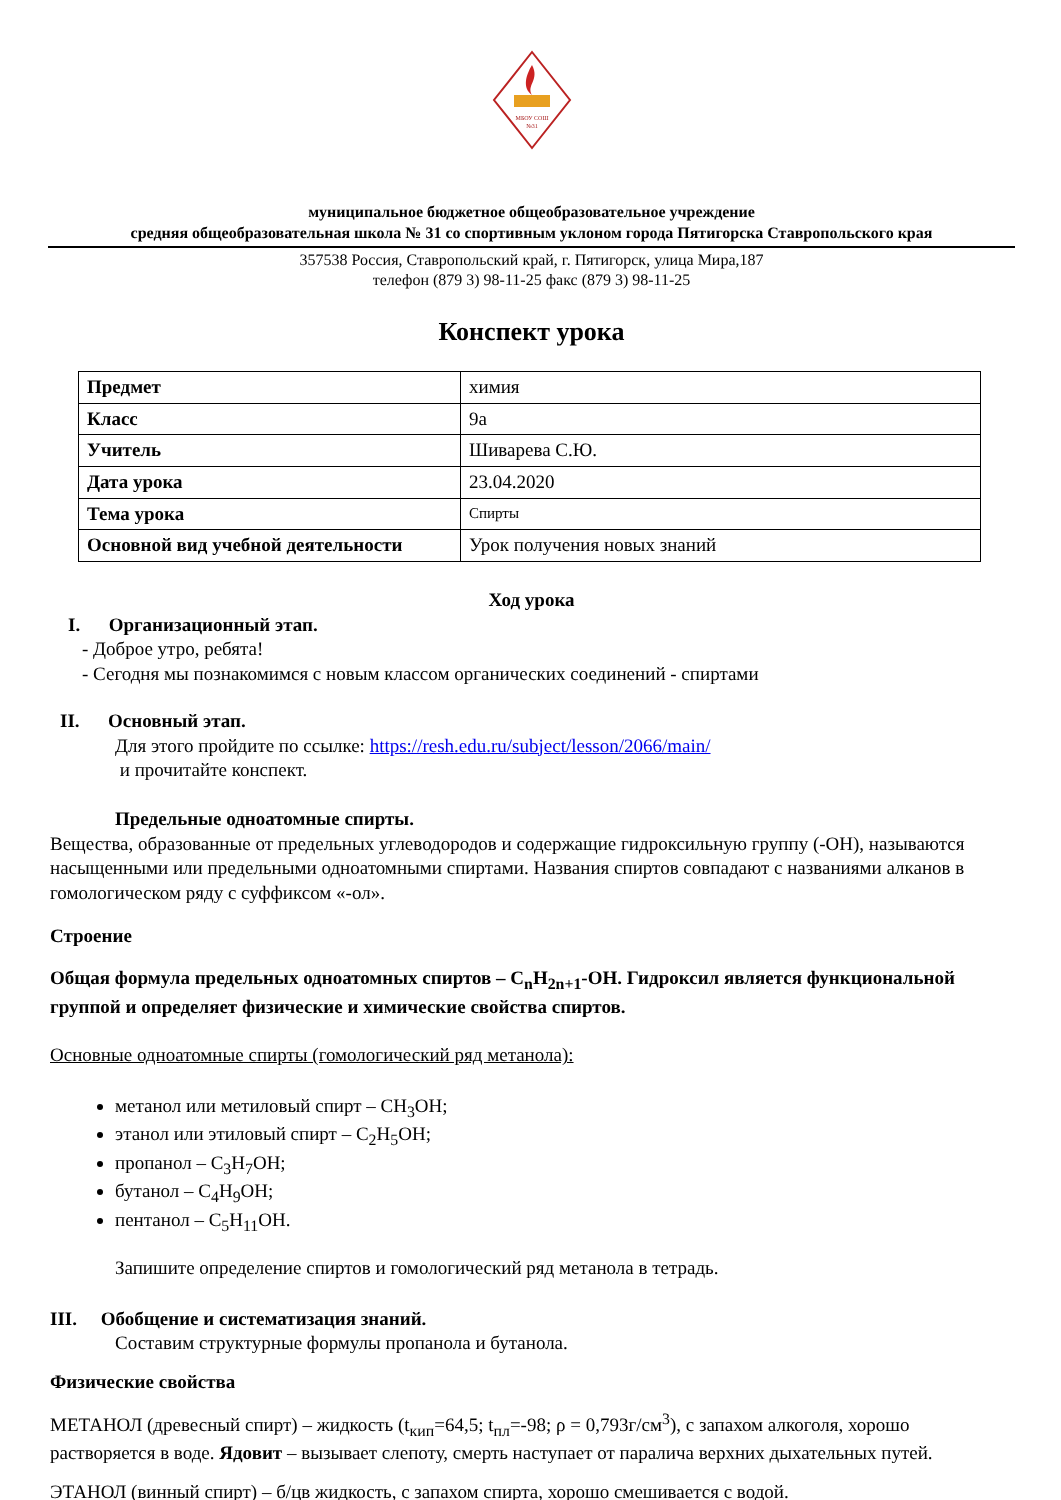МБОУ СОШ
№31
муниципальное бюджетное общеобразовательное учреждение
средняя общеобразовательная школа № 31 со спортивным уклоном города Пятигорска Ставропольского края
357538 Россия, Ставропольский край, г. Пятигорск, улица Мира,187
телефон (879 3) 98-11-25 факс (879 3) 98-11-25
Конспект урока
| Предмет | химия |
| Класс | 9а |
| Учитель | Шиварева С.Ю. |
| Дата урока | 23.04.2020 |
| Тема урока | Спирты |
| Основной вид учебной деятельности | Урок получения новых знаний |
Ход урока
I. Организационный этап.
- Доброе утро, ребята!
- Сегодня мы познакомимся с новым классом органических соединений - спиртами
II. Основный этап.
Для этого пройдите по ссылке: https://resh.edu.ru/subject/lesson/2066/main/
и прочитайте конспект.
Предельные одноатомные спирты.
Вещества, образованные от предельных углеводородов и содержащие гидроксильную группу (-OH), называются насыщенными или предельными одноатомными спиртами. Названия спиртов совпадают с названиями алканов в гомологическом ряду с суффиксом «-ол».
Строение
Общая формула предельных одноатомных спиртов – C<sub>n</sub>H<sub>2n+1</sub>-OH. Гидроксил является функциональной группой и определяет физические и химические свойства спиртов.
Основные одноатомные спирты (гомологический ряд метанола):
метанол или метиловый спирт – CH<sub>3</sub>OH;
этанол или этиловый спирт – C<sub>2</sub>H<sub>5</sub>OH;
пропанол – C<sub>3</sub>H<sub>7</sub>OH;
бутанол – C<sub>4</sub>H<sub>9</sub>OH;
пентанол – C<sub>5</sub>H<sub>11</sub>OH.
Запишите определение спиртов и гомологический ряд метанола в тетрадь.
III. Обобщение и систематизация знаний.
Составим структурные формулы пропанола и бутанола.
Физические свойства
МЕТАНОЛ (древесный спирт) – жидкость (t<sub>кип</sub>=64,5; t<sub>пл</sub>=-98; ρ = 0,793г/см<sup>3</sup>), с запахом алкоголя, хорошо растворяется в воде. Ядовит – вызывает слепоту, смерть наступает от паралича верхних дыхательных путей.
ЭТАНОЛ (винный спирт) – б/цв жидкость, с запахом спирта, хорошо смешивается с водой.